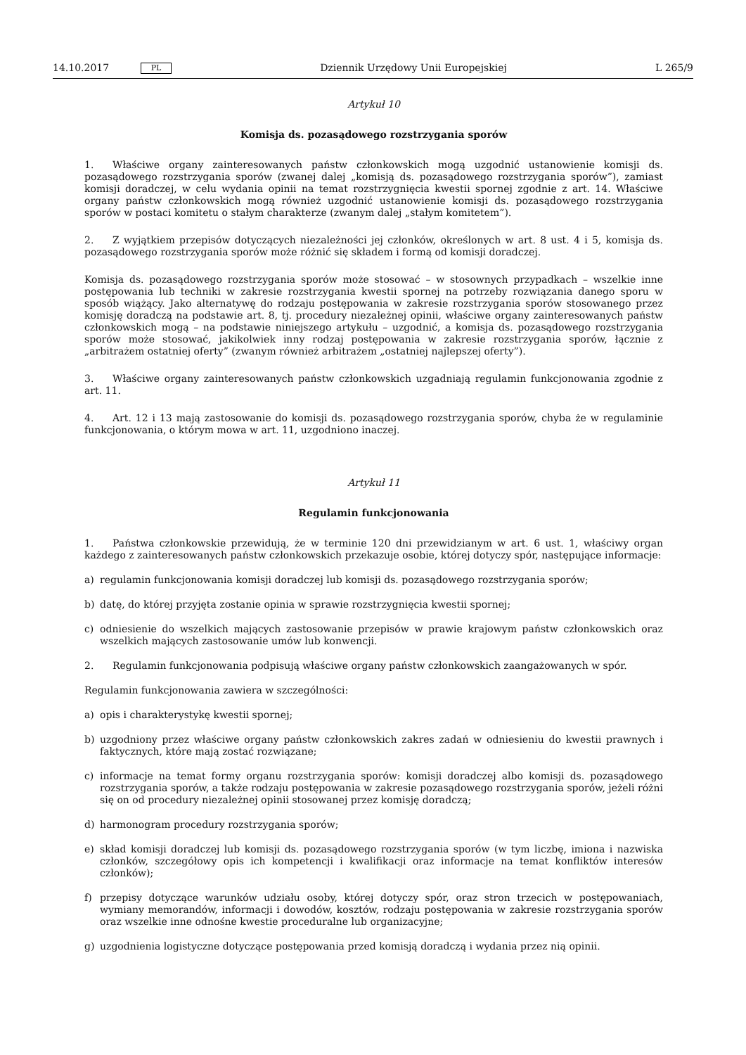14.10.2017 PL Dziennik Urzędowy Unii Europejskiej L 265/9
Artykuł 10
Komisja ds. pozasądowego rozstrzygania sporów
1. Właściwe organy zainteresowanych państw członkowskich mogą uzgodnić ustanowienie komisji ds. pozasądowego rozstrzygania sporów (zwanej dalej „komisją ds. pozasądowego rozstrzygania sporów”), zamiast komisji doradczej, w celu wydania opinii na temat rozstrzygnięcia kwestii spornej zgodnie z art. 14. Właściwe organy państw członkowskich mogą również uzgodnić ustanowienie komisji ds. pozasądowego rozstrzygania sporów w postaci komitetu o stałym charakterze (zwanym dalej „stałym komitetem”).
2. Z wyjątkiem przepisów dotyczących niezależności jej członków, określonych w art. 8 ust. 4 i 5, komisja ds. pozasądowego rozstrzygania sporów może różnić się składem i formą od komisji doradczej.
Komisja ds. pozasądowego rozstrzygania sporów może stosować – w stosownych przypadkach – wszelkie inne postępowania lub techniki w zakresie rozstrzygania kwestii spornej na potrzeby rozwiązania danego sporu w sposób wiążący. Jako alternatywę do rodzaju postępowania w zakresie rozstrzygania sporów stosowanego przez komisję doradczą na podstawie art. 8, tj. procedury niezależnej opinii, właściwe organy zainteresowanych państw członkowskich mogą – na podstawie niniejszego artykułu – uzgodnić, a komisja ds. pozasądowego rozstrzygania sporów może stosować, jakikolwiek inny rodzaj postępowania w zakresie rozstrzygania sporów, łącznie z „arbitrażem ostatniej oferty” (zwanym również arbitrażem „ostatniej najlepszej oferty”).
3. Właściwe organy zainteresowanych państw członkowskich uzgadniają regulamin funkcjonowania zgodnie z art. 11.
4. Art. 12 i 13 mają zastosowanie do komisji ds. pozasądowego rozstrzygania sporów, chyba że w regulaminie funkcjonowania, o którym mowa w art. 11, uzgodniono inaczej.
Artykuł 11
Regulamin funkcjonowania
1. Państwa członkowskie przewidują, że w terminie 120 dni przewidzianym w art. 6 ust. 1, właściwy organ każdego z zainteresowanych państw członkowskich przekazuje osobie, której dotyczy spór, następujące informacje:
a) regulamin funkcjonowania komisji doradczej lub komisji ds. pozasądowego rozstrzygania sporów;
b) datę, do której przyjęta zostanie opinia w sprawie rozstrzygnięcia kwestii spornej;
c) odniesienie do wszelkich mających zastosowanie przepisów w prawie krajowym państw członkowskich oraz wszelkich mających zastosowanie umów lub konwencji.
2. Regulamin funkcjonowania podpisują właściwe organy państw członkowskich zaangażowanych w spór.
Regulamin funkcjonowania zawiera w szczególności:
a) opis i charakterystykę kwestii spornej;
b) uzgodniony przez właściwe organy państw członkowskich zakres zadań w odniesieniu do kwestii prawnych i faktycznych, które mają zostać rozwiązane;
c) informacje na temat formy organu rozstrzygania sporów: komisji doradczej albo komisji ds. pozasądowego rozstrzygania sporów, a także rodzaju postępowania w zakresie pozasądowego rozstrzygania sporów, jeżeli różni się on od procedury niezależnej opinii stosowanej przez komisję doradczą;
d) harmonogram procedury rozstrzygania sporów;
e) skład komisji doradczej lub komisji ds. pozasądowego rozstrzygania sporów (w tym liczbę, imiona i nazwiska członków, szczegółowy opis ich kompetencji i kwalifikacji oraz informacje na temat konfliktów interesów członków);
f) przepisy dotyczące warunków udziału osoby, której dotyczy spór, oraz stron trzecich w postępowaniach, wymiany memorandów, informacji i dowodów, kosztów, rodzaju postępowania w zakresie rozstrzygania sporów oraz wszelkie inne odnośne kwestie proceduralne lub organizacyjne;
g) uzgodnienia logistyczne dotyczące postępowania przed komisją doradczą i wydania przez nią opinii.